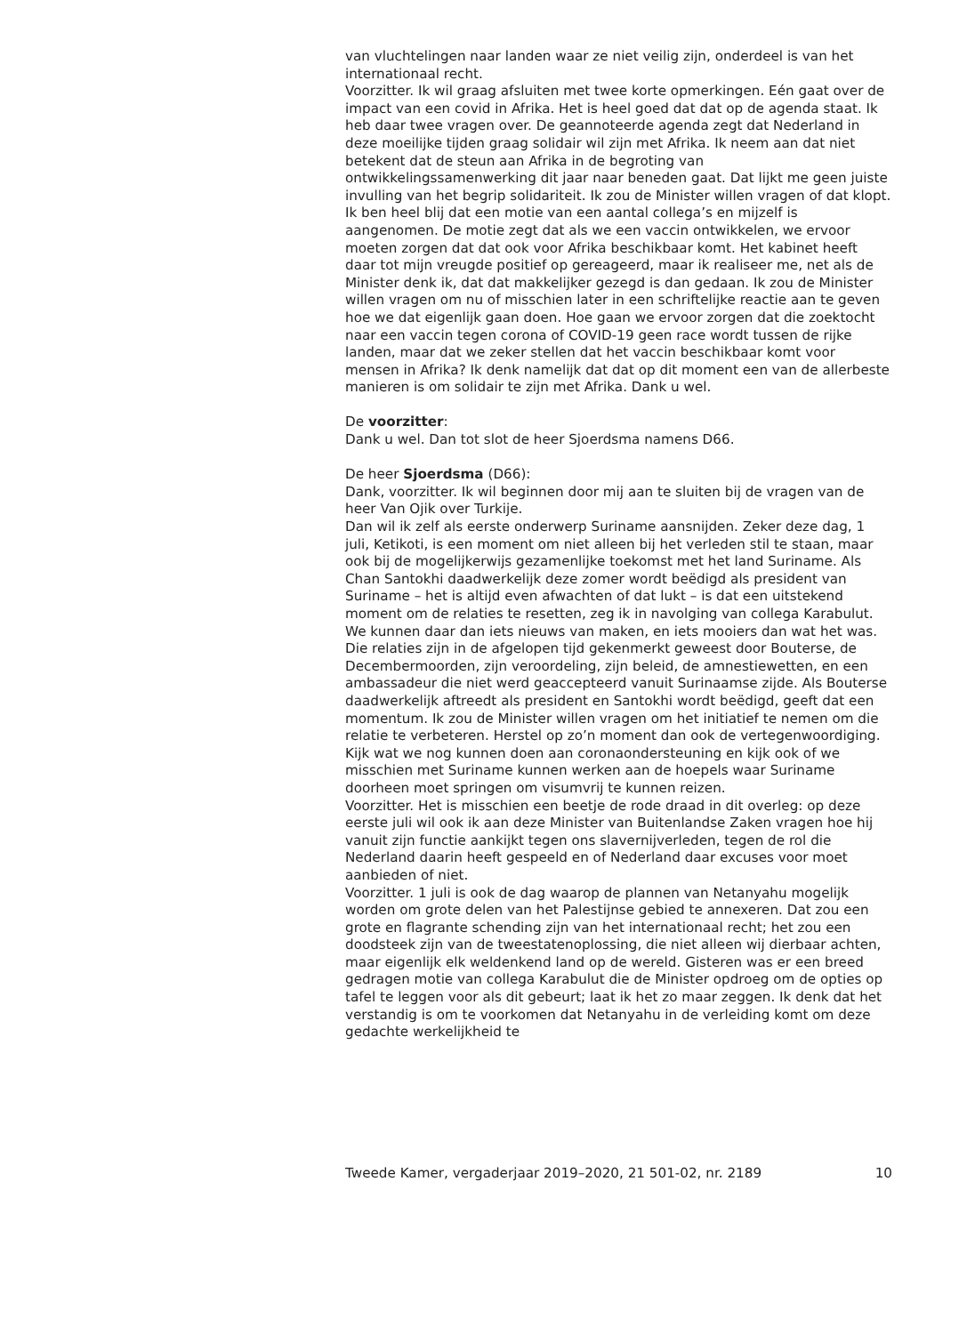van vluchtelingen naar landen waar ze niet veilig zijn, onderdeel is van het internationaal recht.
Voorzitter. Ik wil graag afsluiten met twee korte opmerkingen. Eén gaat over de impact van een covid in Afrika. Het is heel goed dat dat op de agenda staat. Ik heb daar twee vragen over. De geannoteerde agenda zegt dat Nederland in deze moeilijke tijden graag solidair wil zijn met Afrika. Ik neem aan dat niet betekent dat de steun aan Afrika in de begroting van ontwikkelingssamenwerking dit jaar naar beneden gaat. Dat lijkt me geen juiste invulling van het begrip solidariteit. Ik zou de Minister willen vragen of dat klopt.
Ik ben heel blij dat een motie van een aantal collega’s en mijzelf is aangenomen. De motie zegt dat als we een vaccin ontwikkelen, we ervoor moeten zorgen dat dat ook voor Afrika beschikbaar komt. Het kabinet heeft daar tot mijn vreugde positief op gereageerd, maar ik realiseer me, net als de Minister denk ik, dat dat makkelijker gezegd is dan gedaan. Ik zou de Minister willen vragen om nu of misschien later in een schriftelijke reactie aan te geven hoe we dat eigenlijk gaan doen. Hoe gaan we ervoor zorgen dat die zoektocht naar een vaccin tegen corona of COVID-19 geen race wordt tussen de rijke landen, maar dat we zeker stellen dat het vaccin beschikbaar komt voor mensen in Afrika? Ik denk namelijk dat dat op dit moment een van de allerbeste manieren is om solidair te zijn met Afrika. Dank u wel.
De voorzitter:
Dank u wel. Dan tot slot de heer Sjoerdsma namens D66.
De heer Sjoerdsma (D66):
Dank, voorzitter. Ik wil beginnen door mij aan te sluiten bij de vragen van de heer Van Ojik over Turkije.
Dan wil ik zelf als eerste onderwerp Suriname aansnijden. Zeker deze dag, 1 juli, Ketikoti, is een moment om niet alleen bij het verleden stil te staan, maar ook bij de mogelijkerwijs gezamenlijke toekomst met het land Suriname. Als Chan Santokhi daadwerkelijk deze zomer wordt beëdigd als president van Suriname – het is altijd even afwachten of dat lukt – is dat een uitstekend moment om de relaties te resetten, zeg ik in navolging van collega Karabulut. We kunnen daar dan iets nieuws van maken, en iets mooiers dan wat het was. Die relaties zijn in de afgelopen tijd gekenmerkt geweest door Bouterse, de Decembermoorden, zijn veroordeling, zijn beleid, de amnestiewetten, en een ambassadeur die niet werd geaccepteerd vanuit Surinaamse zijde. Als Bouterse daadwerkelijk aftreedt als president en Santokhi wordt beëdigd, geeft dat een momentum. Ik zou de Minister willen vragen om het initiatief te nemen om die relatie te verbeteren. Herstel op zo’n moment dan ook de vertegenwoordiging. Kijk wat we nog kunnen doen aan coronaondersteuning en kijk ook of we misschien met Suriname kunnen werken aan de hoepels waar Suriname doorheen moet springen om visumvrij te kunnen reizen.
Voorzitter. Het is misschien een beetje de rode draad in dit overleg: op deze eerste juli wil ook ik aan deze Minister van Buitenlandse Zaken vragen hoe hij vanuit zijn functie aankijkt tegen ons slavernijverleden, tegen de rol die Nederland daarin heeft gespeeld en of Nederland daar excuses voor moet aanbieden of niet.
Voorzitter. 1 juli is ook de dag waarop de plannen van Netanyahu mogelijk worden om grote delen van het Palestijnse gebied te annexeren. Dat zou een grote en flagrante schending zijn van het internationaal recht; het zou een doodsteek zijn van de tweestatenoplossing, die niet alleen wij dierbaar achten, maar eigenlijk elk weldenkend land op de wereld. Gisteren was er een breed gedragen motie van collega Karabulut die de Minister opdroeg om de opties op tafel te leggen voor als dit gebeurt; laat ik het zo maar zeggen. Ik denk dat het verstandig is om te voorkomen dat Netanyahu in de verleiding komt om deze gedachte werkelijkheid te
Tweede Kamer, vergaderjaar 2019–2020, 21 501-02, nr. 2189 10